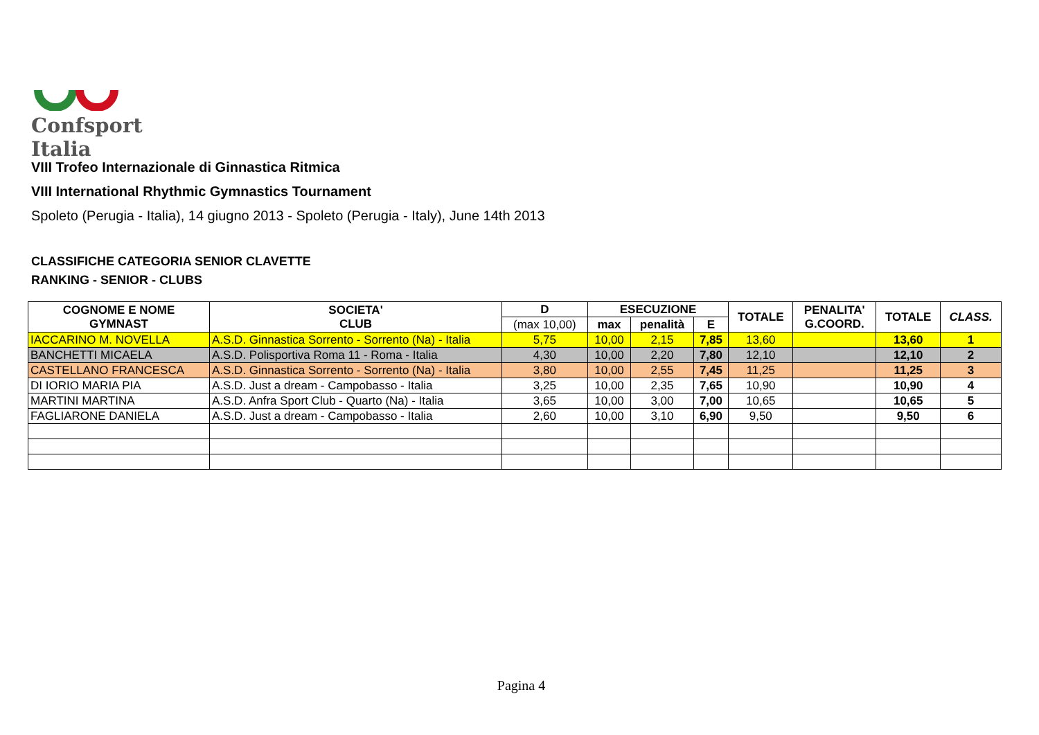Confsport Italia
VIII Trofeo Internazionale di Ginnastica Ritmica
VIII International Rhythmic Gymnastics Tournament
Spoleto (Perugia - Italia), 14 giugno 2013 - Spoleto (Perugia - Italy), June 14th 2013
CLASSIFICHE CATEGORIA SENIOR CLAVETTE
RANKING - SENIOR - CLUBS
| COGNOME E NOME GYMNAST | SOCIETA' CLUB | D | ESECUZIONE | | | TOTALE | PENALITA' G.COORD. | TOTALE | CLASS. |
| --- | --- | --- | --- | --- | --- | --- | --- | --- | --- |
| | | (max 10,00) | max | penalità | E | | | | |
| IACCARINO M. NOVELLA | A.S.D. Ginnastica Sorrento - Sorrento (Na) - Italia | 5,75 | 10,00 | 2,15 | 7,85 | 13,60 | | 13,60 | 1 |
| BANCHETTI MICAELA | A.S.D. Polisportiva Roma 11 - Roma - Italia | 4,30 | 10,00 | 2,20 | 7,80 | 12,10 | | 12,10 | 2 |
| CASTELLANO FRANCESCA | A.S.D. Ginnastica Sorrento - Sorrento (Na) - Italia | 3,80 | 10,00 | 2,55 | 7,45 | 11,25 | | 11,25 | 3 |
| DI IORIO MARIA PIA | A.S.D. Just a dream - Campobasso - Italia | 3,25 | 10,00 | 2,35 | 7,65 | 10,90 | | 10,90 | 4 |
| MARTINI MARTINA | A.S.D. Anfra Sport Club - Quarto (Na) - Italia | 3,65 | 10,00 | 3,00 | 7,00 | 10,65 | | 10,65 | 5 |
| FAGLIARONE DANIELA | A.S.D. Just a dream - Campobasso - Italia | 2,60 | 10,00 | 3,10 | 6,90 | 9,50 | | 9,50 | 6 |
Pagina 4